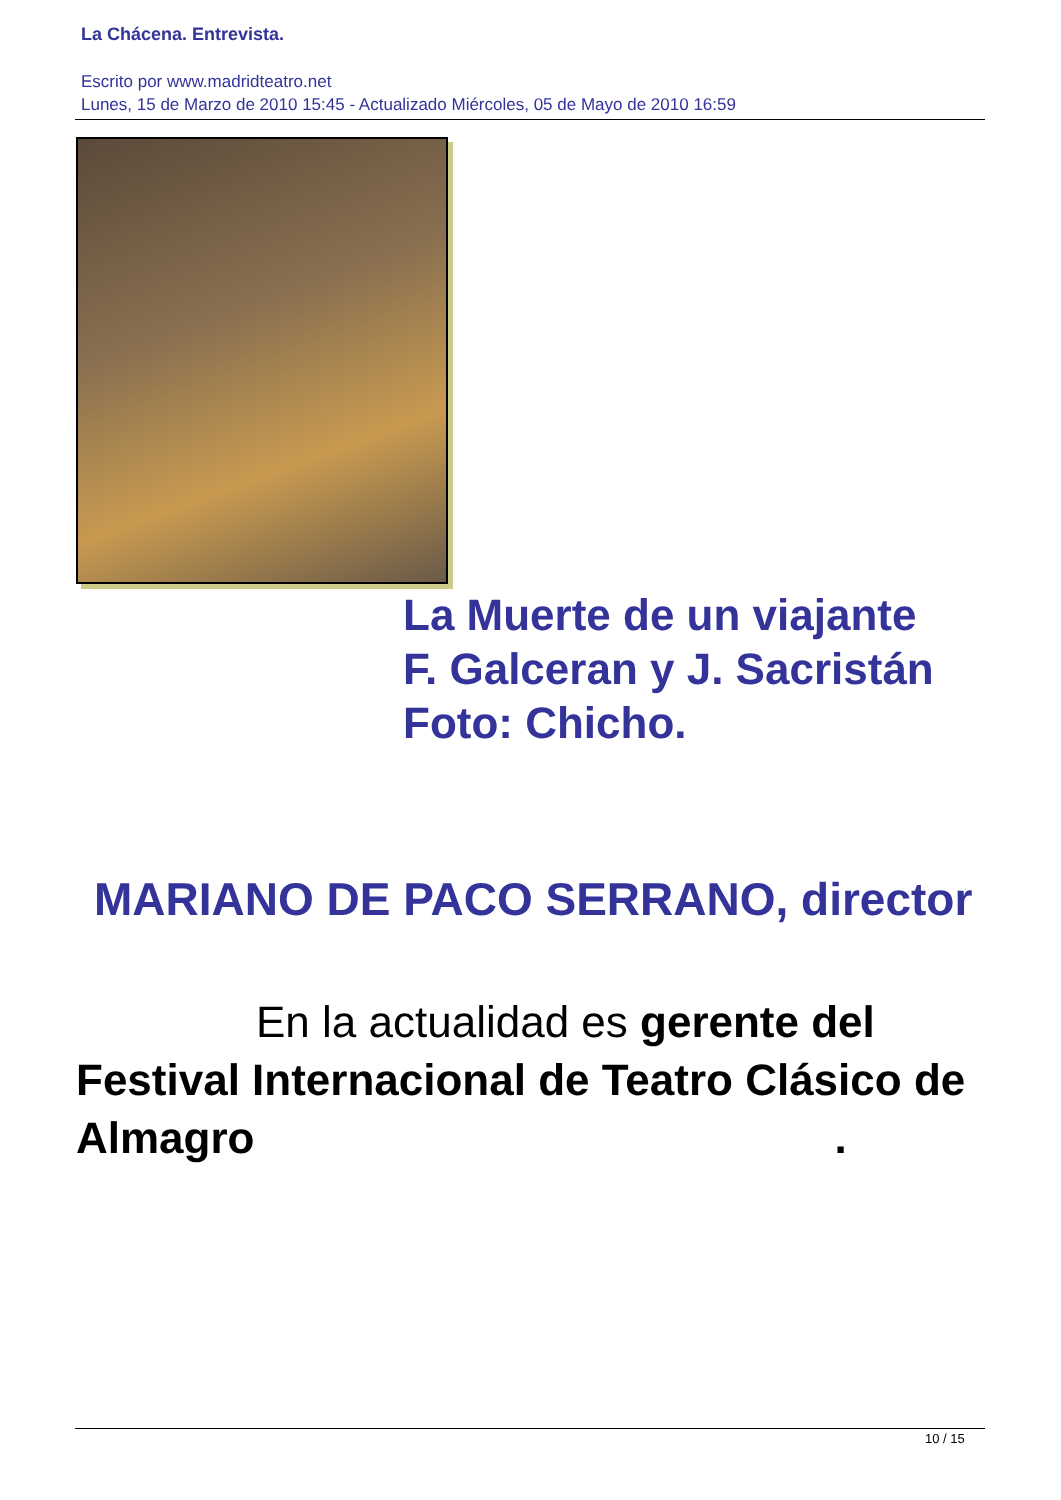La Chácena. Entrevista.
Escrito por www.madridteatro.net
Lunes, 15 de Marzo de 2010 15:45 - Actualizado Miércoles, 05 de Mayo de 2010 16:59
La Muerte de un viajante
F. Galceran y J. Sacristán
Foto: Chicho.
MARIANO DE PACO SERRANO, director
En la actualidad es gerente del Festival Internacional de Teatro Clásico de Almagro.
10 / 15